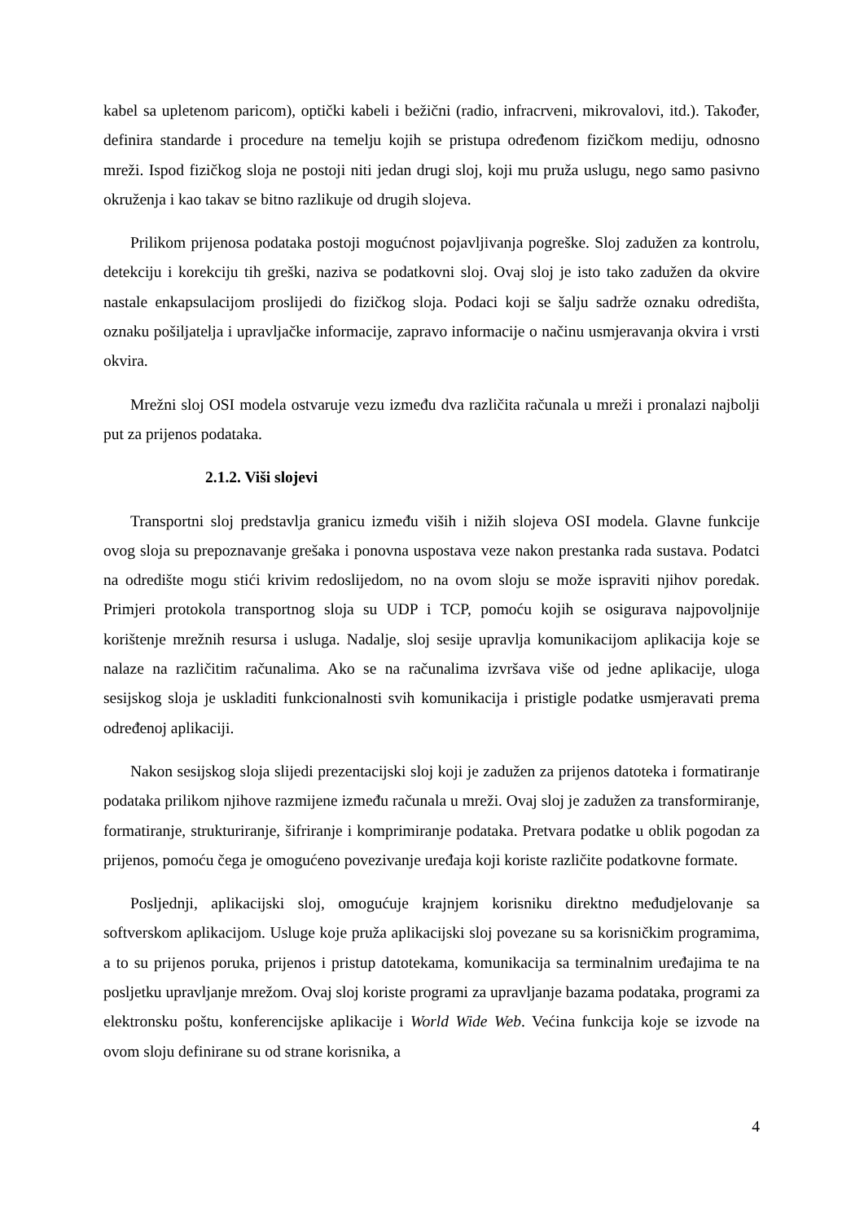kabel sa upletenom paricom), optički kabeli i bežični (radio, infracrveni, mikrovalovi, itd.). Također, definira standarde i procedure na temelju kojih se pristupa određenom fizičkom mediju, odnosno mreži. Ispod fizičkog sloja ne postoji niti jedan drugi sloj, koji mu pruža uslugu, nego samo pasivno okruženja i kao takav se bitno razlikuje od drugih slojeva.
Prilikom prijenosa podataka postoji mogućnost pojavljivanja pogreške. Sloj zadužen za kontrolu, detekciju i korekciju tih greški, naziva se podatkovni sloj. Ovaj sloj je isto tako zadužen da okvire nastale enkapsulacijom proslijedi do fizičkog sloja. Podaci koji se šalju sadrže oznaku odredišta, oznaku pošiljatelja i upravljačke informacije, zapravo informacije o načinu usmjeravanja okvira i vrsti okvira.
Mrežni sloj OSI modela ostvaruje vezu između dva različita računala u mreži i pronalazi najbolji put za prijenos podataka.
2.1.2. Viši slojevi
Transportni sloj predstavlja granicu između viših i nižih slojeva OSI modela. Glavne funkcije ovog sloja su prepoznavanje grešaka i ponovna uspostava veze nakon prestanka rada sustava. Podatci na odredište mogu stići krivim redoslijedom, no na ovom sloju se može ispraviti njihov poredak. Primjeri protokola transportnog sloja su UDP i TCP, pomoću kojih se osigurava najpovoljnije korištenje mrežnih resursa i usluga. Nadalje, sloj sesije upravlja komunikacijom aplikacija koje se nalaze na različitim računalima. Ako se na računalima izvršava više od jedne aplikacije, uloga sesijskog sloja je uskladiti funkcionalnosti svih komunikacija i pristigle podatke usmjeravati prema određenoj aplikaciji.
Nakon sesijskog sloja slijedi prezentacijski sloj koji je zadužen za prijenos datoteka i formatiranje podataka prilikom njihove razmijene između računala u mreži. Ovaj sloj je zadužen za transformiranje, formatiranje, strukturiranje, šifriranje i komprimiranje podataka. Pretvara podatke u oblik pogodan za prijenos, pomoću čega je omogućeno povezivanje uređaja koji koriste različite podatkovne formate.
Posljednji, aplikacijski sloj, omogućuje krajnjem korisniku direktno međudjelovanje sa softverskom aplikacijom. Usluge koje pruža aplikacijski sloj povezane su sa korisničkim programima, a to su prijenos poruka, prijenos i pristup datotekama, komunikacija sa terminalnim uređajima te na posljetku upravljanje mrežom. Ovaj sloj koriste programi za upravljanje bazama podataka, programi za elektronsku poštu, konferencijske aplikacije i World Wide Web. Većina funkcija koje se izvode na ovom sloju definirane su od strane korisnika, a
4